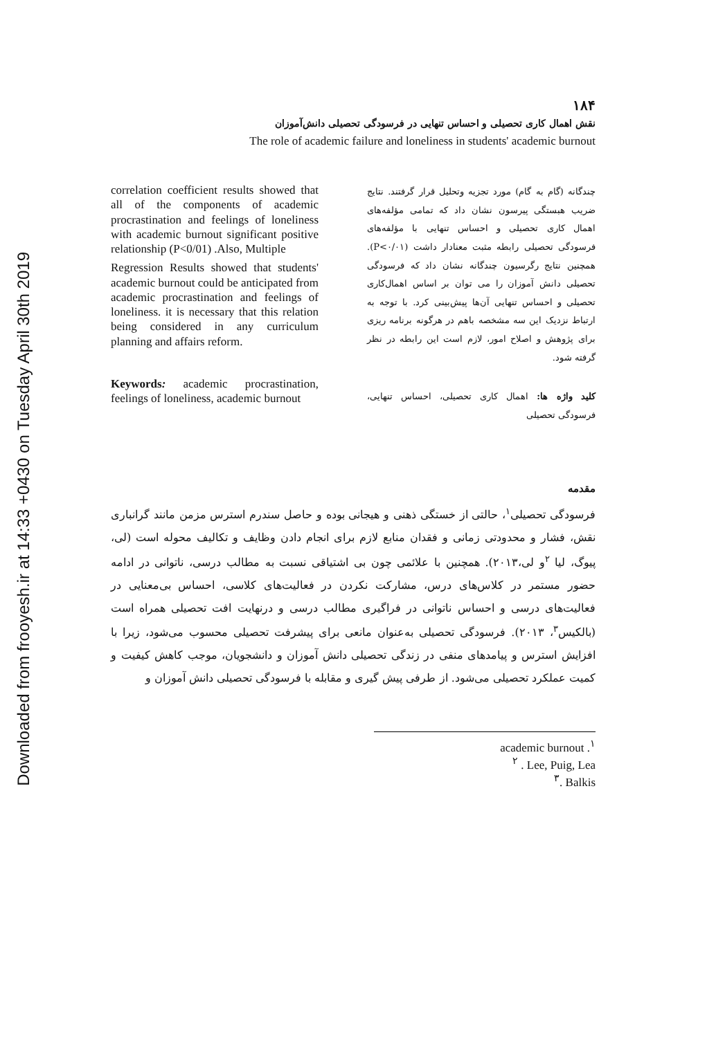Downloaded from frooyesh.ir at 14:33 +0430 on Tuesday April 30th 2019
۱۸۴
نقش اهمال کاری تحصیلی و احساس تنهایی در فرسودگی تحصیلی دانش‌آموزان
The role of academic failure and loneliness in students' academic burnout
correlation coefficient results showed that all of the components of academic procrastination and feelings of loneliness with academic burnout significant positive relationship (P<0/01) .Also, Multiple
Regression Results showed that students' academic burnout could be anticipated from academic procrastination and feelings of loneliness. it is necessary that this relation being considered in any curriculum planning and affairs reform.
Keywords: academic procrastination, feelings of loneliness, academic burnout
چندگانه (گام به گام) مورد تجزیه وتحلیل قرار گرفتند. نتایج ضریب هبستگی پیرسون نشان داد که تمامی مؤلفه‌های اهمال کاری تحصیلی و احساس تنهایی با مؤلفه‌های فرسودگی تحصیلی رابطه مثبت معنادار داشت (P<۰/۰۱). همچنین نتایج رگرسیون چندگانه نشان داد که فرسودگی تحصیلی دانش آموزان را می توان بر اساس اهمال‌کاری تحصیلی و احساس تنهایی آن‌ها پیش‌بینی کرد. با توجه به ارتباط نزدیک این سه مشخصه باهم در هرگونه برنامه ریزی برای پژوهش و اصلاح امور، لازم است این رابطه در نظر گرفته شود.
کلید واژه ها: اهمال کاری تحصیلی، احساس تنهایی، فرسودگی تحصیلی
مقدمه
فرسودگی تحصیلی<sup>۱</sup>، حالتی از خستگی ذهنی و هیجانی بوده و حاصل سندرم استرس مزمن مانند گرانباری نقش، فشار و محدودتی زمانی و فقدان منابع لازم برای انجام دادن وظایف و تکالیف محوله است (لی، پیوگ، لیا <sup>۲</sup>و لی،۲۰۱۳). همچنین با علائمی چون بی اشتیاقی نسبت به مطالب درسی، ناتوانی در ادامه حضور مستمر در کلاس‌های درس، مشارکت نکردن در فعالیت‌های کلاسی، احساس بی‌معنایی در فعالیت‌های درسی و احساس ناتوانی در فراگیری مطالب درسی و درنهایت افت تحصیلی همراه است (بالکیس<sup>۳</sup>، ۲۰۱۳). فرسودگی تحصیلی به‌عنوان مانعی برای پیشرفت تحصیلی محسوب می‌شود، زیرا با افزایش استرس و پیامدهای منفی در زندگی تحصیلی دانش آموزان و دانشجویان، موجب کاهش کیفیت و کمیت عملکرد تحصیلی می‌شود. از طرفی پیش گیری و مقابله با فرسودگی تحصیلی دانش آموزان و
academic burnout .<sup>۱</sup>
<sup>۲</sup> . Lee, Puig, Lea
<sup>۳</sup>. Balkis